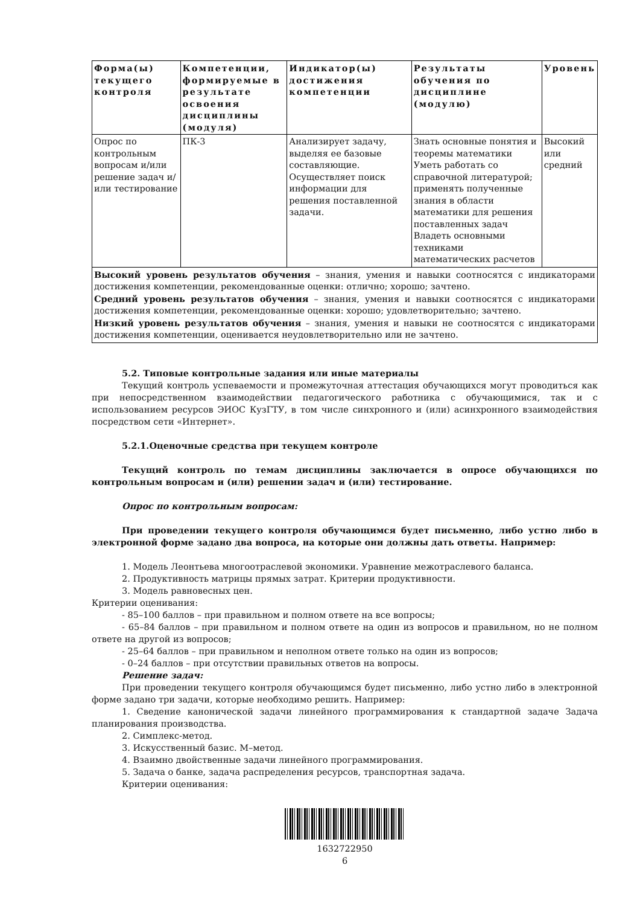| Форма(ы) текущего контроля | Компетенции, формируемые в результате освоения дисциплины (модуля) | Индикатор(ы) достижения компетенции | Результаты обучения по дисциплине (модулю) | Уровень |
| --- | --- | --- | --- | --- |
| Опрос по контрольным вопросам и/или решение задач и/или тестирование | ПК-3 | Анализирует задачу, выделяя ее базовые составляющие. Осуществляет поиск информации для решения поставленной задачи. | Знать основные понятия и теоремы математики Уметь работать со справочной литературой; применять полученные знания в области математики для решения поставленных задач Владеть основными техниками математических расчетов | Высокий или средний |
| Высокий уровень результатов обучения – знания, умения и навыки соотносятся с индикаторами достижения компетенции, рекомендованные оценки: отлично; хорошо; зачтено. Средний уровень результатов обучения – знания, умения и навыки соотносятся с индикаторами достижения компетенции, рекомендованные оценки: хорошо; удовлетворительно; зачтено. Низкий уровень результатов обучения – знания, умения и навыки не соотносятся с индикаторами достижения компетенции, оценивается неудовлетворительно или не зачтено. | | | | |
5.2. Типовые контрольные задания или иные материалы
Текущий контроль успеваемости и промежуточная аттестация обучающихся могут проводиться как при непосредственном взаимодействии педагогического работника с обучающимися, так и с использованием ресурсов ЭИОС КузГТУ, в том числе синхронного и (или) асинхронного взаимодействия посредством сети «Интернет».
5.2.1.Оценочные средства при текущем контроле
Текущий контроль по темам дисциплины заключается в опросе обучающихся по контрольным вопросам и (или) решении задач и (или) тестирование.
Опрос по контрольным вопросам:
При проведении текущего контроля обучающимся будет письменно, либо устно либо в электронной форме задано два вопроса, на которые они должны дать ответы. Например:
1. Модель Леонтьева многоотраслевой экономики. Уравнение межотраслевого баланса.
2. Продуктивность матрицы прямых затрат. Критерии продуктивности.
3. Модель равновесных цен.
Критерии оценивания:
- 85–100 баллов – при правильном и полном ответе на все вопросы;
- 65–84 баллов – при правильном и полном ответе на один из вопросов и правильном, но не полном ответе на другой из вопросов;
- 25–64 баллов – при правильном и неполном ответе только на один из вопросов;
- 0–24 баллов – при отсутствии правильных ответов на вопросы.
Решение задач:
При проведении текущего контроля обучающимся будет письменно, либо устно либо в электронной форме задано три задачи, которые необходимо решить. Например:
1. Сведение канонической задачи линейного программирования к стандартной задаче Задача планирования производства.
2. Симплекс-метод.
3. Искусственный базис. М–метод.
4. Взаимно двойственные задачи линейного программирования.
5. Задача о банке, задача распределения ресурсов, транспортная задача.
Критерии оценивания:
1632722950
6